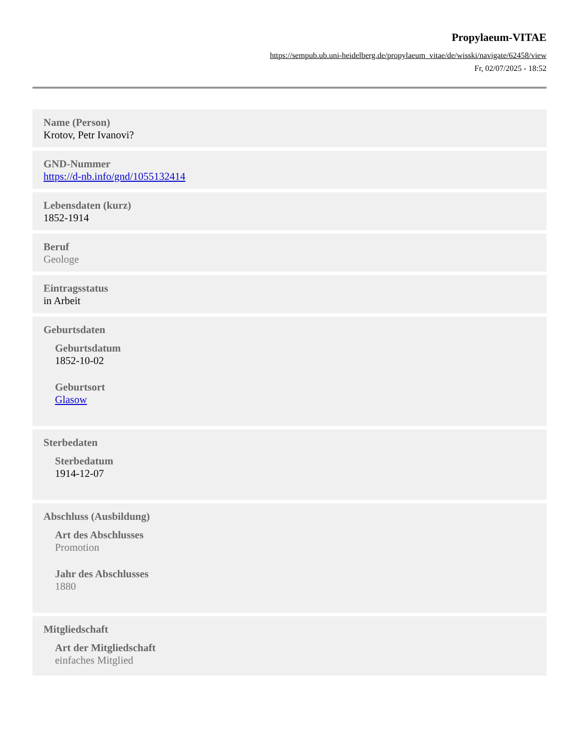Propylaeum-VITAE
https://sempub.ub.uni-heidelberg.de/propylaeum_vitae/de/wisski/navigate/62458/view
Fr, 02/07/2025 - 18:52
Name (Person)
Krotov, Petr Ivanovi?
GND-Nummer
https://d-nb.info/gnd/1055132414
Lebensdaten (kurz)
1852-1914
Beruf
Geologe
Eintragsstatus
in Arbeit
Geburtsdaten
Geburtsdatum
1852-10-02
Geburtsort
Glasow
Sterbedaten
Sterbedatum
1914-12-07
Abschluss (Ausbildung)
Art des Abschlusses
Promotion
Jahr des Abschlusses
1880
Mitgliedschaft
Art der Mitgliedschaft
einfaches Mitglied